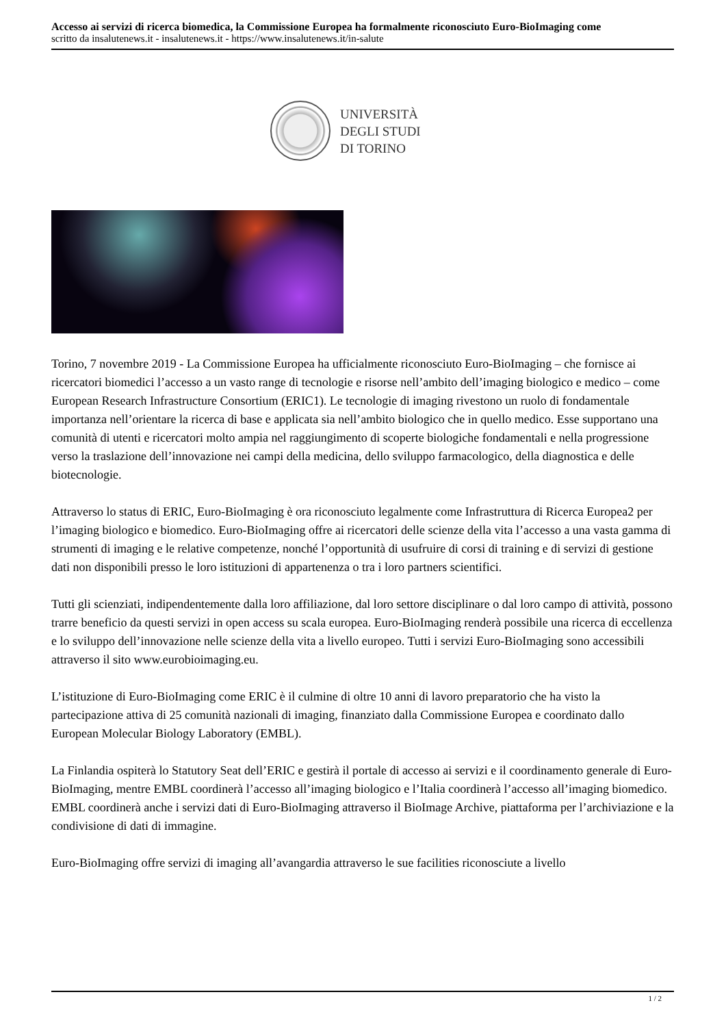Accesso ai servizi di ricerca biomedica, la Commissione Europea ha formalmente riconosciuto Euro-BioImaging come
scritto da insalutenews.it - insalutenews.it - https://www.insalutenews.it/in-salute
UNIVERSITÀ
DEGLI STUDI
DI TORINO
Torino, 7 novembre 2019 - La Commissione Europea ha ufficialmente riconosciuto Euro-BioImaging – che fornisce ai ricercatori biomedici l’accesso a un vasto range di tecnologie e risorse nell’ambito dell’imaging biologico e medico – come European Research Infrastructure Consortium (ERIC1). Le tecnologie di imaging rivestono un ruolo di fondamentale importanza nell’orientare la ricerca di base e applicata sia nell’ambito biologico che in quello medico. Esse supportano una comunità di utenti e ricercatori molto ampia nel raggiungimento di scoperte biologiche fondamentali e nella progressione verso la traslazione dell’innovazione nei campi della medicina, dello sviluppo farmacologico, della diagnostica e delle biotecnologie.
Attraverso lo status di ERIC, Euro-BioImaging è ora riconosciuto legalmente come Infrastruttura di Ricerca Europea2 per l’imaging biologico e biomedico. Euro-BioImaging offre ai ricercatori delle scienze della vita l’accesso a una vasta gamma di strumenti di imaging e le relative competenze, nonché l’opportunità di usufruire di corsi di training e di servizi di gestione dati non disponibili presso le loro istituzioni di appartenenza o tra i loro partners scientifici.
Tutti gli scienziati, indipendentemente dalla loro affiliazione, dal loro settore disciplinare o dal loro campo di attività, possono trarre beneficio da questi servizi in open access su scala europea. Euro-BioImaging renderà possibile una ricerca di eccellenza e lo sviluppo dell’innovazione nelle scienze della vita a livello europeo. Tutti i servizi Euro-BioImaging sono accessibili attraverso il sito www.eurobioimaging.eu.
L’istituzione di Euro-BioImaging come ERIC è il culmine di oltre 10 anni di lavoro preparatorio che ha visto la partecipazione attiva di 25 comunità nazionali di imaging, finanziato dalla Commissione Europea e coordinato dallo European Molecular Biology Laboratory (EMBL).
La Finlandia ospiterà lo Statutory Seat dell’ERIC e gestirà il portale di accesso ai servizi e il coordinamento generale di Euro-BioImaging, mentre EMBL coordinerà l’accesso all’imaging biologico e l’Italia coordinerà l’accesso all’imaging biomedico. EMBL coordinerà anche i servizi dati di Euro-BioImaging attraverso il BioImage Archive, piattaforma per l’archiviazione e la condivisione di dati di immagine.
Euro-BioImaging offre servizi di imaging all’avangardia attraverso le sue facilities riconosciute a livello
1 / 2